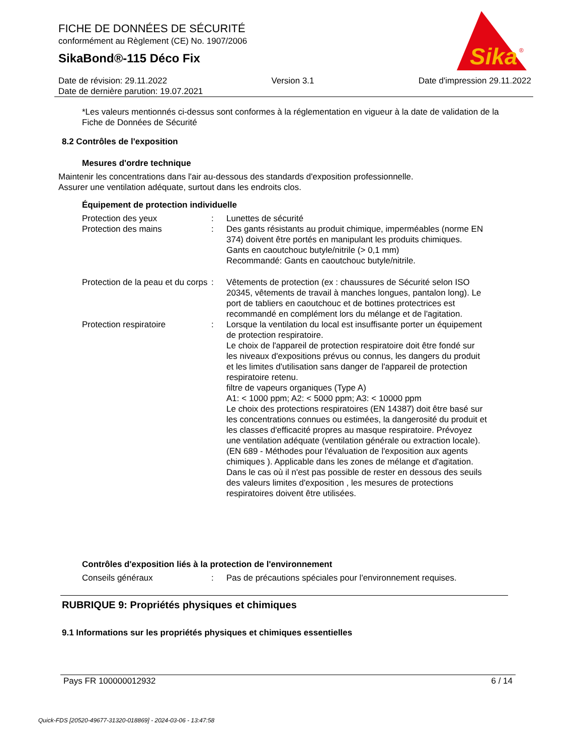FICHE DE DONNÉES DE SÉCURITÉ
conformément au Règlement (CE) No. 1907/2006
SikaBond®-115 Déco Fix
Sika
®
Date de révision: 29.11.2022 Version 3.1 Date d'impression 29.11.2022
Date de dernière parution: 19.07.2021
*Les valeurs mentionnés ci-dessus sont conformes à la réglementation en vigueur à la date de validation de la Fiche de Données de Sécurité
8.2 Contrôles de l'exposition
Mesures d'ordre technique
Maintenir les concentrations dans l'air au-dessous des standards d'exposition professionnelle.
Assurer une ventilation adéquate, surtout dans les endroits clos.
Équipement de protection individuelle
Protection des yeux : Lunettes de sécurité
Protection des mains : Des gants résistants au produit chimique, imperméables (norme EN 374) doivent être portés en manipulant les produits chimiques.
Gants en caoutchouc butyle/nitrile (> 0,1 mm)
Recommandé: Gants en caoutchouc butyle/nitrile.
Protection de la peau et du corps
: Vêtements de protection (ex : chaussures de Sécurité selon ISO 20345, vêtements de travail à manches longues, pantalon long). Le port de tabliers en caoutchouc et de bottines protectrices est recommandé en complément lors du mélange et de l'agitation.
Protection respiratoire : Lorsque la ventilation du local est insuffisante porter un équipement de protection respiratoire.
Le choix de l'appareil de protection respiratoire doit être fondé sur les niveaux d'expositions prévus ou connus, les dangers du produit et les limites d'utilisation sans danger de l'appareil de protection respiratoire retenu.
filtre de vapeurs organiques (Type A)
A1: < 1000 ppm; A2: < 5000 ppm; A3: < 10000 ppm
Le choix des protections respiratoires (EN 14387) doit être basé sur les concentrations connues ou estimées, la dangerosité du produit et les classes d'efficacité propres au masque respiratoire. Prévoyez une ventilation adéquate (ventilation générale ou extraction locale). (EN 689 - Méthodes pour l'évaluation de l'exposition aux agents chimiques ). Applicable dans les zones de mélange et d'agitation. Dans le cas où il n'est pas possible de rester en dessous des seuils des valeurs limites d'exposition , les mesures de protections respiratoires doivent être utilisées.
Contrôles d'exposition liés à la protection de l'environnement
Conseils généraux : Pas de précautions spéciales pour l'environnement requises.
RUBRIQUE 9: Propriétés physiques et chimiques
9.1 Informations sur les propriétés physiques et chimiques essentielles
Pays FR 100000012932 6 / 14
Quick-FDS [20520-49677-31320-018869] - 2024-03-06 - 13:47:58